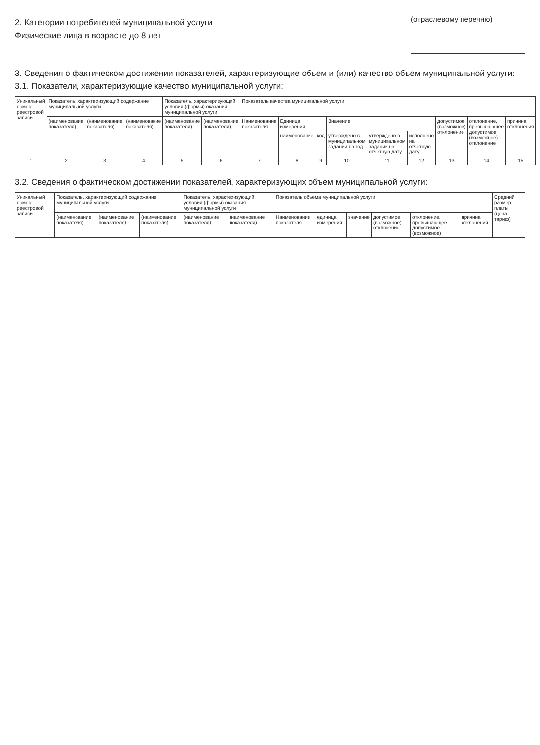2. Категории потребителей муниципальной услуги
Физические лица в возрасте до 8 лет
(отраслевому перечню)
3. Сведения о фактическом достижении показателей, характеризующие объем и (или) качество объем муниципальной услуги:
3.1. Показатели, характеризующие качество муниципальной услуги:
| Уникальный номер реестровой записи | Показатель, характеризующий содержание муниципальной услуги | | | Показатель, характеризующий условия (формы) оказания муниципальной услуги | | Показатель качества муниципальной услуги | | | | | | | | |
| --- | --- | --- | --- | --- | --- | --- | --- | --- | --- | --- | --- | --- | --- | --- |
| | (наименование показателя) | (наименование показателя) | (наименование показателя) | (наименование показателя) | (наименование показателя) | Наименование показателя | Единица измерения | | Значение | | | допустимое (возможное) отклонение | отклонение, превышающее допустимое (возможное) отклонение | причина отклонения |
| | | | | | | | наименование | код | утверждено в муниципальном задании на год | утверждено в муниципальном задании на отчётную дату | исполнено на отчетную дату | | | |
| 1 | 2 | 3 | 4 | 5 | 6 | 7 | 8 | 9 | 10 | 11 | 12 | 13 | 14 | 15 |
3.2. Сведения о фактическом достижении показателей, характеризующих объем муниципальной услуги:
| Уникальный номер реестровой записи | Показатель, характеризующий содержание муниципальной услуги | | | Показатель, характеризующий условия (формы) оказания муниципальной услуги | | Показатель объема муниципальной услуги | | | | | | Средний размер платы (цена, тариф) |
| --- | --- | --- | --- | --- | --- | --- | --- | --- | --- | --- | --- | --- |
| | (наименование показателя) | (наименование показателя) | (наименование показателя) | (наименование показателя) | (наименование показателя) | Наименование показателя | единица измерения | значение | допустимое (возможное) отклонение | отклонение, превышающее допустимое (возможное) | причина отклонения | |